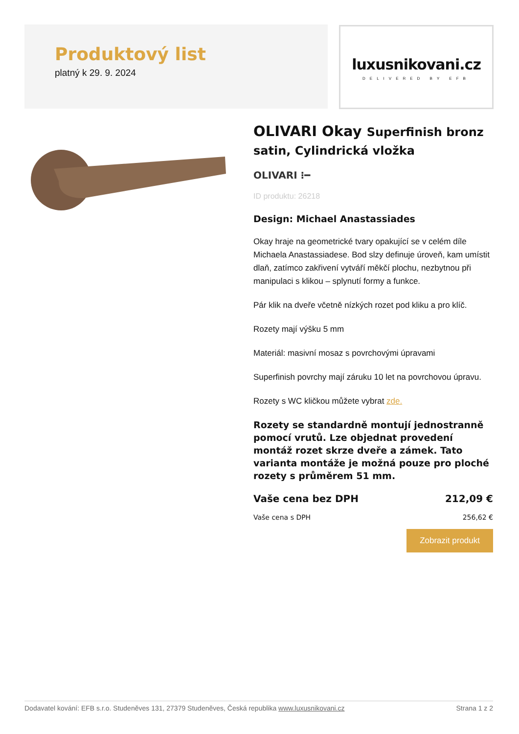Produktový list
platný k 29. 9. 2024
luxusnikovani.cz
DELIVERED BY EFB
OLIVARI Okay Superfinish bronz satin, Cylindrická vložka
OLIVARI ⁝━
ID produktu: 26218
Design: Michael Anastassiades
Okay hraje na geometrické tvary opakující se v celém díle Michaela Anastassiadese. Bod slzy definuje úroveň, kam umístit dlaň, zatímco zakřivení vytváří měkčí plochu, nezbytnou při manipulaci s klikou – splynutí formy a funkce.
Pár klik na dveře včetně nízkých rozet pod kliku a pro klíč.
Rozety mají výšku 5 mm
Materiál: masivní mosaz s povrchovými úpravami
Superfinish povrchy mají záruku 10 let na povrchovou úpravu.
Rozety s WC kličkou můžete vybrat zde.
Rozety se standardně montují jednostranně pomocí vrutů. Lze objednat provedení montáž rozet skrze dveře a zámek. Tato varianta montáže je možná pouze pro ploché rozety s průměrem 51 mm.
Vaše cena bez DPH 212,09 €
Vaše cena s DPH 256,62 €
Zobrazit produkt
Dodavatel kování: EFB s.r.o. Studeněves 131, 27379 Studeněves, Česká republika www.luxusnikovani.cz Strana 1 z 2